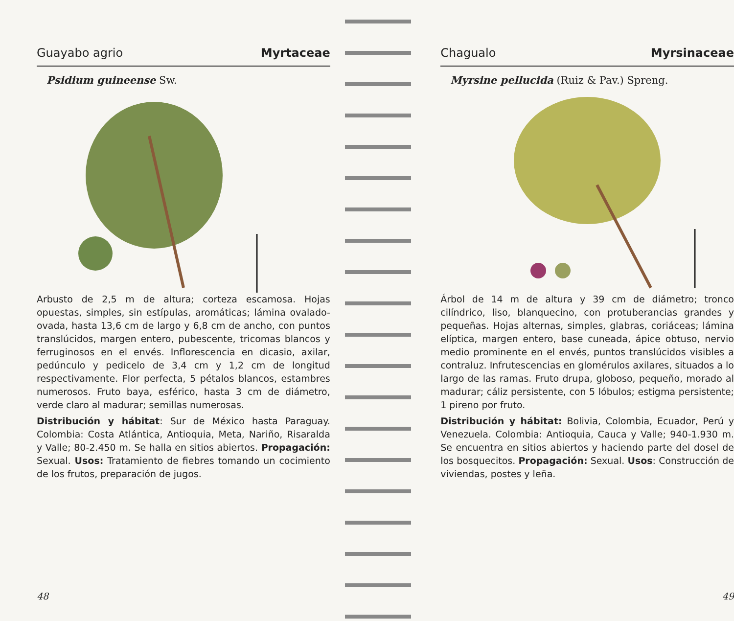Guayabo agrio Myrtaceae
Psidium guineense Sw.
Arbusto de 2,5 m de altura; corteza escamosa. Hojas opuestas, simples, sin estípulas, aromáticas; lámina ovalado-ovada, hasta 13,6 cm de largo y 6,8 cm de ancho, con puntos translúcidos, margen entero, pubescente, tricomas blancos y ferruginosos en el envés. Inflorescencia en dicasio, axilar, pedúnculo y pedicelo de 3,4 cm y 1,2 cm de longitud respectivamente. Flor perfecta, 5 pétalos blancos, estambres numerosos. Fruto baya, esférico, hasta 3 cm de diámetro, verde claro al madurar; semillas numerosas.
Distribución y hábitat: Sur de México hasta Paraguay. Colombia: Costa Atlántica, Antioquia, Meta, Nariño, Risaralda y Valle; 80-2.450 m. Se halla en sitios abiertos. Propagación: Sexual. Usos: Tratamiento de fiebres tomando un cocimiento de los frutos, preparación de jugos.
48
Chagualo Myrsinaceae
Myrsine pellucida (Ruiz & Pav.) Spreng.
Árbol de 14 m de altura y 39 cm de diámetro; tronco cilíndrico, liso, blanquecino, con protuberancias grandes y pequeñas. Hojas alternas, simples, glabras, coriáceas; lámina elíptica, margen entero, base cuneada, ápice obtuso, nervio medio prominente en el envés, puntos translúcidos visibles a contraluz. Infrutescencias en glomérulos axilares, situados a lo largo de las ramas. Fruto drupa, globoso, pequeño, morado al madurar; cáliz persistente, con 5 lóbulos; estigma persistente; 1 pireno por fruto.
Distribución y hábitat: Bolivia, Colombia, Ecuador, Perú y Venezuela. Colombia: Antioquia, Cauca y Valle; 940-1.930 m. Se encuentra en sitios abiertos y haciendo parte del dosel de los bosquecitos. Propagación: Sexual. Usos: Construcción de viviendas, postes y leña.
49